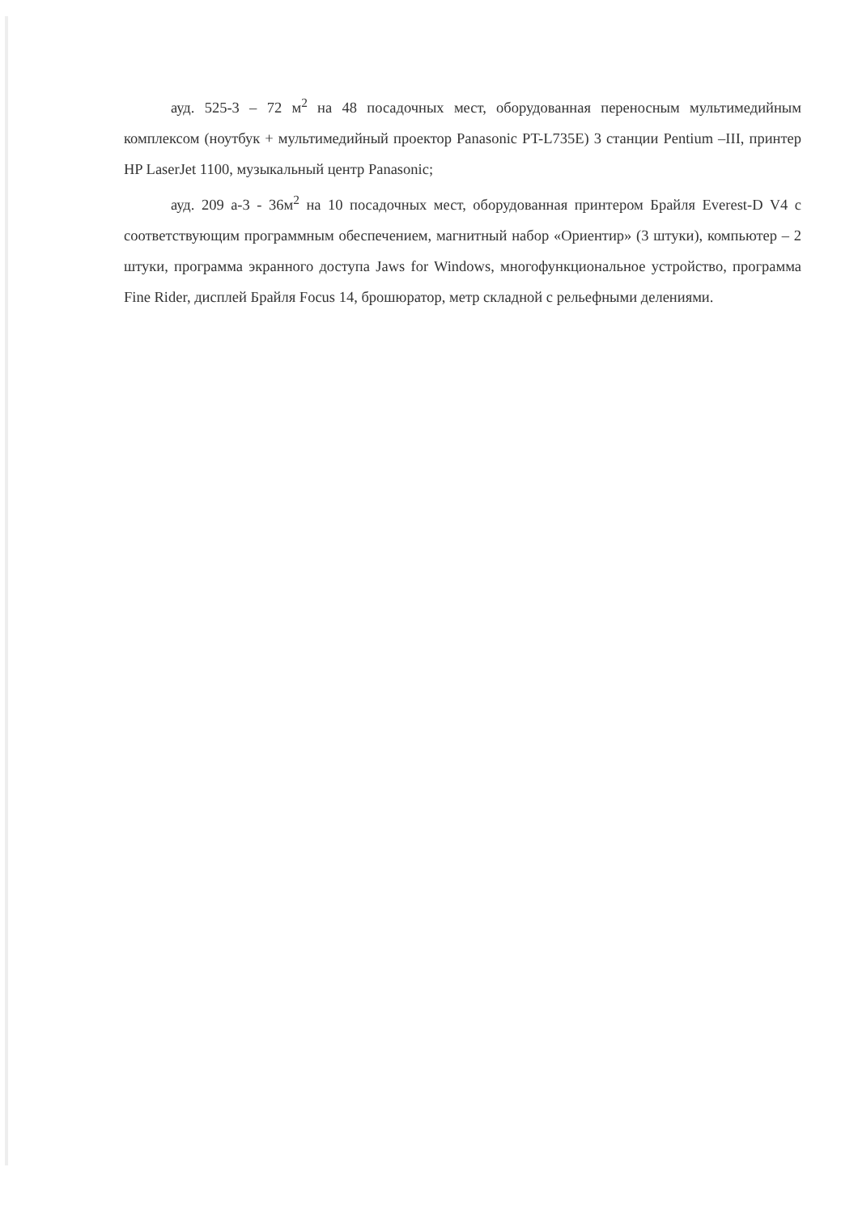ауд. 525-3 – 72 м<sup>2</sup> на 48 посадочных мест, оборудованная переносным мультимедийным комплексом (ноутбук + мультимедийный проектор Panasonic PT-L735E) 3 станции Pentium –III, принтер HP LaserJet 1100, музыкальный центр Panasonic;
ауд. 209 а-3 - 36м<sup>2</sup> на 10 посадочных мест, оборудованная принтером Брайля Everest-D V4 с соответствующим программным обеспечением, магнитный набор «Ориентир» (3 штуки), компьютер – 2 штуки, программа экранного доступа Jaws for Windows, многофункциональное устройство, программа Fine Rider, дисплей Брайля Focus 14, брошюратор, метр складной с рельефными делениями.